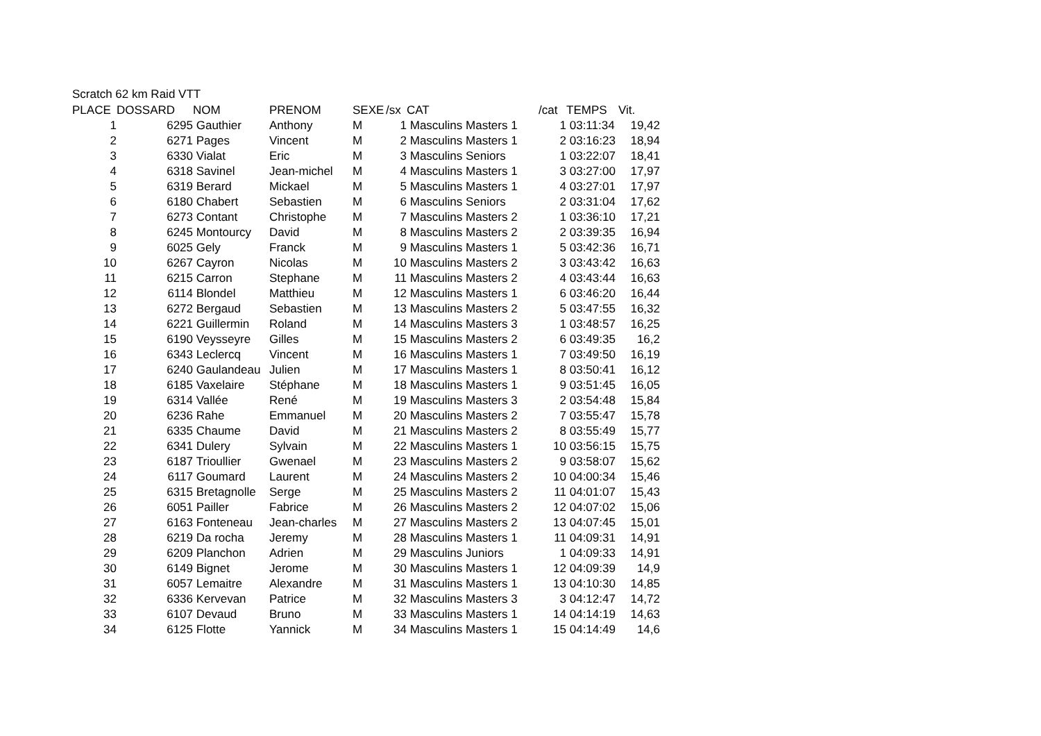Scratch 62 km Raid VTT
| PLACE | DOSSARD | NOM | PRENOM | SEXE | /sx | CAT | /cat | TEMPS | Vit. |
| --- | --- | --- | --- | --- | --- | --- | --- | --- | --- |
| 1 | 6295 | Gauthier | Anthony | M | 1 | Masculins Masters 1 | 1 | 03:11:34 | 19,42 |
| 2 | 6271 | Pages | Vincent | M | 2 | Masculins Masters 1 | 2 | 03:16:23 | 18,94 |
| 3 | 6330 | Vialat | Eric | M | 3 | Masculins Seniors | 1 | 03:22:07 | 18,41 |
| 4 | 6318 | Savinel | Jean-michel | M | 4 | Masculins Masters 1 | 3 | 03:27:00 | 17,97 |
| 5 | 6319 | Berard | Mickael | M | 5 | Masculins Masters 1 | 4 | 03:27:01 | 17,97 |
| 6 | 6180 | Chabert | Sebastien | M | 6 | Masculins Seniors | 2 | 03:31:04 | 17,62 |
| 7 | 6273 | Contant | Christophe | M | 7 | Masculins Masters 2 | 1 | 03:36:10 | 17,21 |
| 8 | 6245 | Montourcy | David | M | 8 | Masculins Masters 2 | 2 | 03:39:35 | 16,94 |
| 9 | 6025 | Gely | Franck | M | 9 | Masculins Masters 1 | 5 | 03:42:36 | 16,71 |
| 10 | 6267 | Cayron | Nicolas | M | 10 | Masculins Masters 2 | 3 | 03:43:42 | 16,63 |
| 11 | 6215 | Carron | Stephane | M | 11 | Masculins Masters 2 | 4 | 03:43:44 | 16,63 |
| 12 | 6114 | Blondel | Matthieu | M | 12 | Masculins Masters 1 | 6 | 03:46:20 | 16,44 |
| 13 | 6272 | Bergaud | Sebastien | M | 13 | Masculins Masters 2 | 5 | 03:47:55 | 16,32 |
| 14 | 6221 | Guillermin | Roland | M | 14 | Masculins Masters 3 | 1 | 03:48:57 | 16,25 |
| 15 | 6190 | Veysseyre | Gilles | M | 15 | Masculins Masters 2 | 6 | 03:49:35 | 16,2 |
| 16 | 6343 | Leclercq | Vincent | M | 16 | Masculins Masters 1 | 7 | 03:49:50 | 16,19 |
| 17 | 6240 | Gaulandeau | Julien | M | 17 | Masculins Masters 1 | 8 | 03:50:41 | 16,12 |
| 18 | 6185 | Vaxelaire | Stéphane | M | 18 | Masculins Masters 1 | 9 | 03:51:45 | 16,05 |
| 19 | 6314 | Vallée | René | M | 19 | Masculins Masters 3 | 2 | 03:54:48 | 15,84 |
| 20 | 6236 | Rahe | Emmanuel | M | 20 | Masculins Masters 2 | 7 | 03:55:47 | 15,78 |
| 21 | 6335 | Chaume | David | M | 21 | Masculins Masters 2 | 8 | 03:55:49 | 15,77 |
| 22 | 6341 | Dulery | Sylvain | M | 22 | Masculins Masters 1 | 10 | 03:56:15 | 15,75 |
| 23 | 6187 | Trioullier | Gwenael | M | 23 | Masculins Masters 2 | 9 | 03:58:07 | 15,62 |
| 24 | 6117 | Goumard | Laurent | M | 24 | Masculins Masters 2 | 10 | 04:00:34 | 15,46 |
| 25 | 6315 | Bretagnolle | Serge | M | 25 | Masculins Masters 2 | 11 | 04:01:07 | 15,43 |
| 26 | 6051 | Pailler | Fabrice | M | 26 | Masculins Masters 2 | 12 | 04:07:02 | 15,06 |
| 27 | 6163 | Fonteneau | Jean-charles | M | 27 | Masculins Masters 2 | 13 | 04:07:45 | 15,01 |
| 28 | 6219 | Da rocha | Jeremy | M | 28 | Masculins Masters 1 | 11 | 04:09:31 | 14,91 |
| 29 | 6209 | Planchon | Adrien | M | 29 | Masculins Juniors | 1 | 04:09:33 | 14,91 |
| 30 | 6149 | Bignet | Jerome | M | 30 | Masculins Masters 1 | 12 | 04:09:39 | 14,9 |
| 31 | 6057 | Lemaitre | Alexandre | M | 31 | Masculins Masters 1 | 13 | 04:10:30 | 14,85 |
| 32 | 6336 | Kervevan | Patrice | M | 32 | Masculins Masters 3 | 3 | 04:12:47 | 14,72 |
| 33 | 6107 | Devaud | Bruno | M | 33 | Masculins Masters 1 | 14 | 04:14:19 | 14,63 |
| 34 | 6125 | Flotte | Yannick | M | 34 | Masculins Masters 1 | 15 | 04:14:49 | 14,6 |